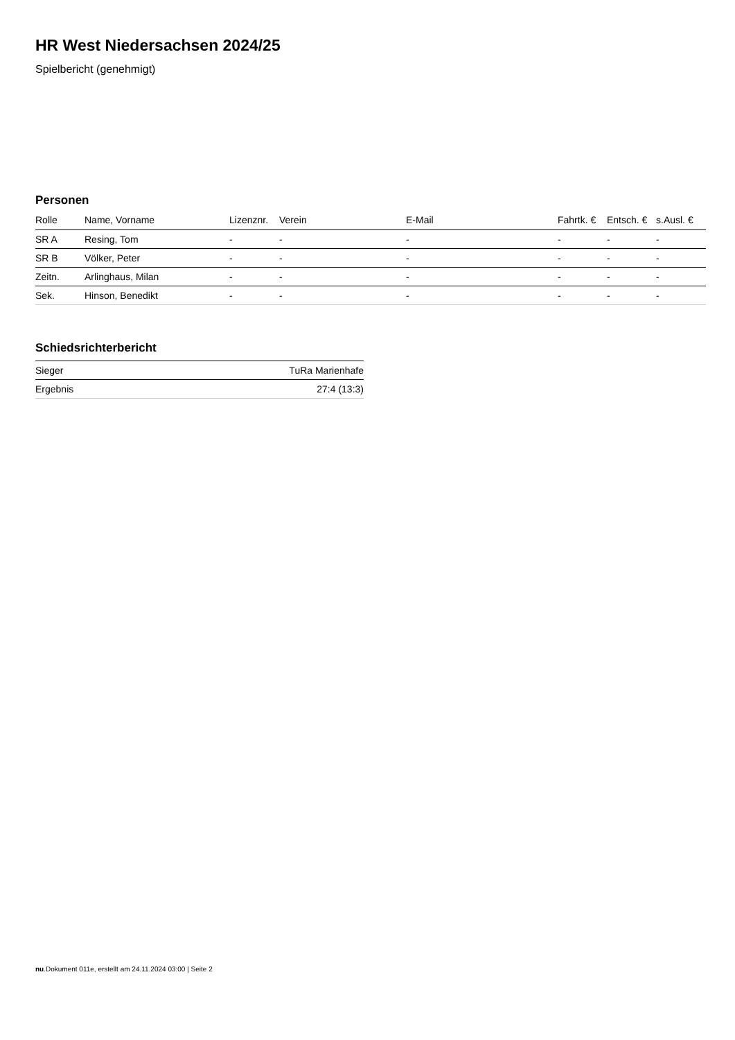HR West Niedersachsen 2024/25
Spielbericht (genehmigt)
Personen
| Rolle | Name, Vorname | Lizenznr. | Verein | E-Mail | Fahrtk. € | Entsch. € | s.Ausl. € |
| --- | --- | --- | --- | --- | --- | --- | --- |
| SR A | Resing, Tom | - | - | - | - | - | - |
| SR B | Völker, Peter | - | - | - | - | - | - |
| Zeitn. | Arlinghaus, Milan | - | - | - | - | - | - |
| Sek. | Hinson, Benedikt | - | - | - | - | - | - |
Schiedsrichterbericht
| Sieger | TuRa Marienhafe |
| Ergebnis | 27:4 (13:3) |
nu.Dokument 011e, erstellt am 24.11.2024 03:00 | Seite 2